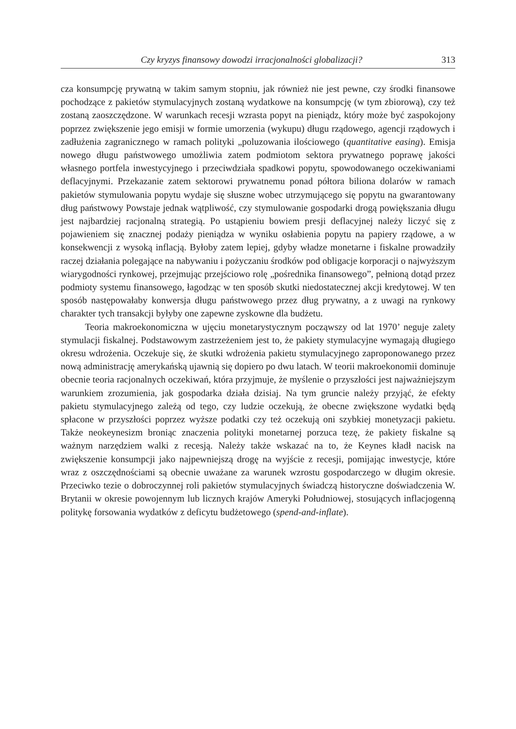Czy kryzys finansowy dowodzi irracjonalności globalizacji? 313
cza konsumpcję prywatną w takim samym stopniu, jak również nie jest pewne, czy środki finansowe pochodzące z pakietów stymulacyjnych zostaną wydatkowe na konsumpcję (w tym zbiorową), czy też zostaną zaoszczędzone. W warunkach recesji wzrasta popyt na pieniądz, który może być zaspokojony poprzez zwiększenie jego emisji w formie umorzenia (wykupu) długu rządowego, agencji rządowych i zadłużenia zagranicznego w ramach polityki „poluzowania ilościowego (quantitative easing). Emisja nowego długu państwowego umożliwia zatem podmiotom sektora prywatnego poprawę jakości własnego portfela inwestycyjnego i przeciwdziała spadkowi popytu, spowodowanego oczekiwaniami deflacyjnymi. Przekazanie zatem sektorowi prywatnemu ponad półtora biliona dolarów w ramach pakietów stymulowania popytu wydaje się słuszne wobec utrzymującego się popytu na gwarantowany dług państwowy Powstaje jednak wątpliwość, czy stymulowanie gospodarki drogą powiększania długu jest najbardziej racjonalną strategią. Po ustąpieniu bowiem presji deflacyjnej należy liczyć się z pojawieniem się znacznej podaży pieniądza w wyniku osłabienia popytu na papiery rządowe, a w konsekwencji z wysoką inflacją. Byłoby zatem lepiej, gdyby władze monetarne i fiskalne prowadziły raczej działania polegające na nabywaniu i pożyczaniu środków pod obligacje korporacji o najwyższym wiarygodności rynkowej, przejmując przejściowo rolę „pośrednika finansowego”, pełnioną dotąd przez podmioty systemu finansowego, łagodząc w ten sposób skutki niedostatecznej akcji kredytowej. W ten sposób następowałaby konwersja długu państwowego przez dług prywatny, a z uwagi na rynkowy charakter tych transakcji byłyby one zapewne zyskowne dla budżetu.
Teoria makroekonomiczna w ujęciu monetarystycznym począwszy od lat 1970’ neguje zalety stymulacji fiskalnej. Podstawowym zastrzeżeniem jest to, że pakiety stymulacyjne wymagają długiego okresu wdrożenia. Oczekuje się, że skutki wdrożenia pakietu stymulacyjnego zaproponowanego przez nową administrację amerykańską ujawnią się dopiero po dwu latach. W teorii makroekonomii dominuje obecnie teoria racjonalnych oczekiwań, która przyjmuje, że myślenie o przyszłości jest najważniejszym warunkiem zrozumienia, jak gospodarka działa dzisiaj. Na tym gruncie należy przyjąć, że efekty pakietu stymulacyjnego zależą od tego, czy ludzie oczekują, że obecne zwiększone wydatki będą spłacone w przyszłości poprzez wyższe podatki czy też oczekują oni szybkiej monetyzacji pakietu. Także neokeynesizm broniąc znaczenia polityki monetarnej porzuca tezę, że pakiety fiskalne są ważnym narzędziem walki z recesją. Należy także wskazać na to, że Keynes kładł nacisk na zwiększenie konsumpcji jako najpewniejszą drogę na wyjście z recesji, pomijając inwestycje, które wraz z oszczędnościami są obecnie uważane za warunek wzrostu gospodarczego w długim okresie. Przeciwko tezie o dobroczynnej roli pakietów stymulacyjnych świadczą historyczne doświadczenia W. Brytanii w okresie powojennym lub licznych krajów Ameryki Południowej, stosujących inflacjogenną politykę forsowania wydatków z deficytu budżetowego (spend-and-inflate).